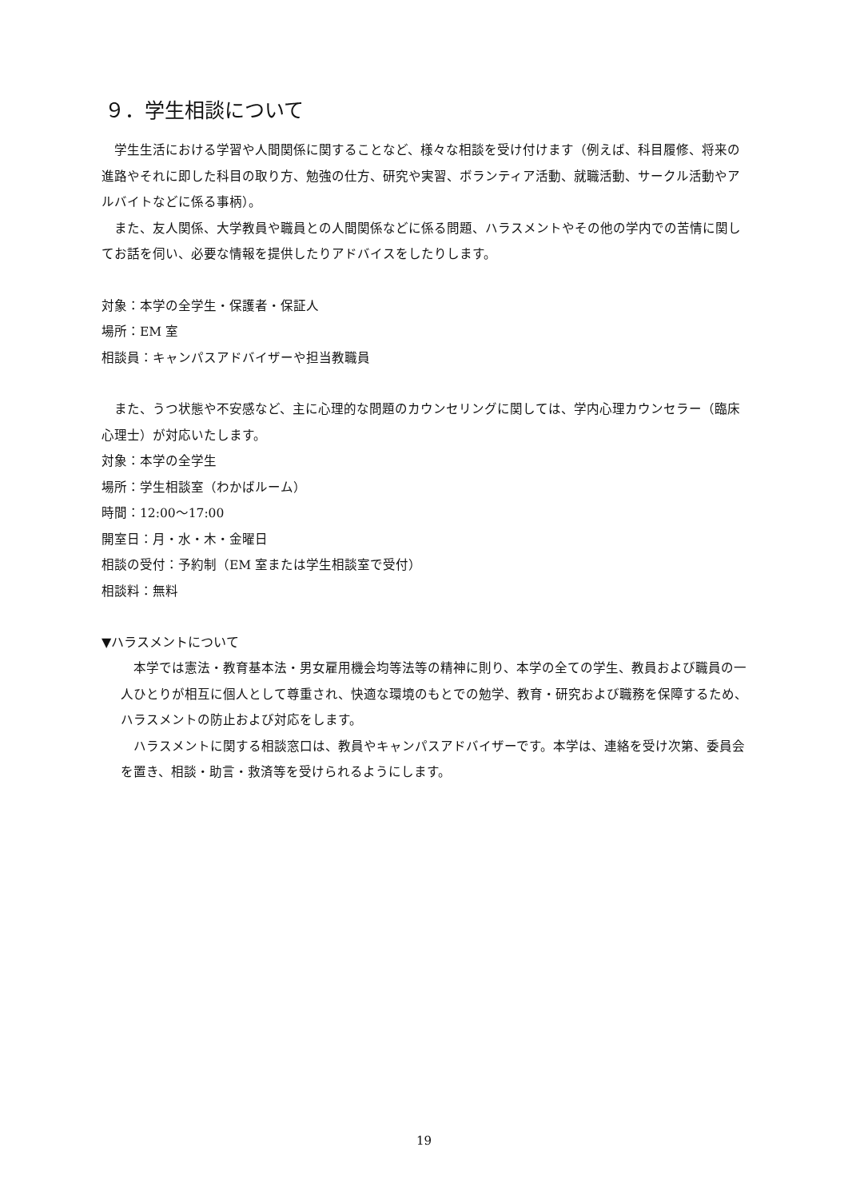９．学生相談について
学生生活における学習や人間関係に関することなど、様々な相談を受け付けます（例えば、科目履修、将来の進路やそれに即した科目の取り方、勉強の仕方、研究や実習、ボランティア活動、就職活動、サークル活動やアルバイトなどに係る事柄）。
また、友人関係、大学教員や職員との人間関係などに係る問題、ハラスメントやその他の学内での苦情に関してお話を伺い、必要な情報を提供したりアドバイスをしたりします。
対象：本学の全学生・保護者・保証人
場所：EM 室
相談員：キャンパスアドバイザーや担当教職員
また、うつ状態や不安感など、主に心理的な問題のカウンセリングに関しては、学内心理カウンセラー（臨床心理士）が対応いたします。
対象：本学の全学生
場所：学生相談室（わかばルーム）
時間：12:00～17:00
開室日：月・水・木・金曜日
相談の受付：予約制（EM 室または学生相談室で受付）
相談料：無料
▼ハラスメントについて
本学では憲法・教育基本法・男女雇用機会均等法等の精神に則り、本学の全ての学生、教員および職員の一人ひとりが相互に個人として尊重され、快適な環境のもとでの勉学、教育・研究および職務を保障するため、ハラスメントの防止および対応をします。
ハラスメントに関する相談窓口は、教員やキャンパスアドバイザーです。本学は、連絡を受け次第、委員会を置き、相談・助言・救済等を受けられるようにします。
19